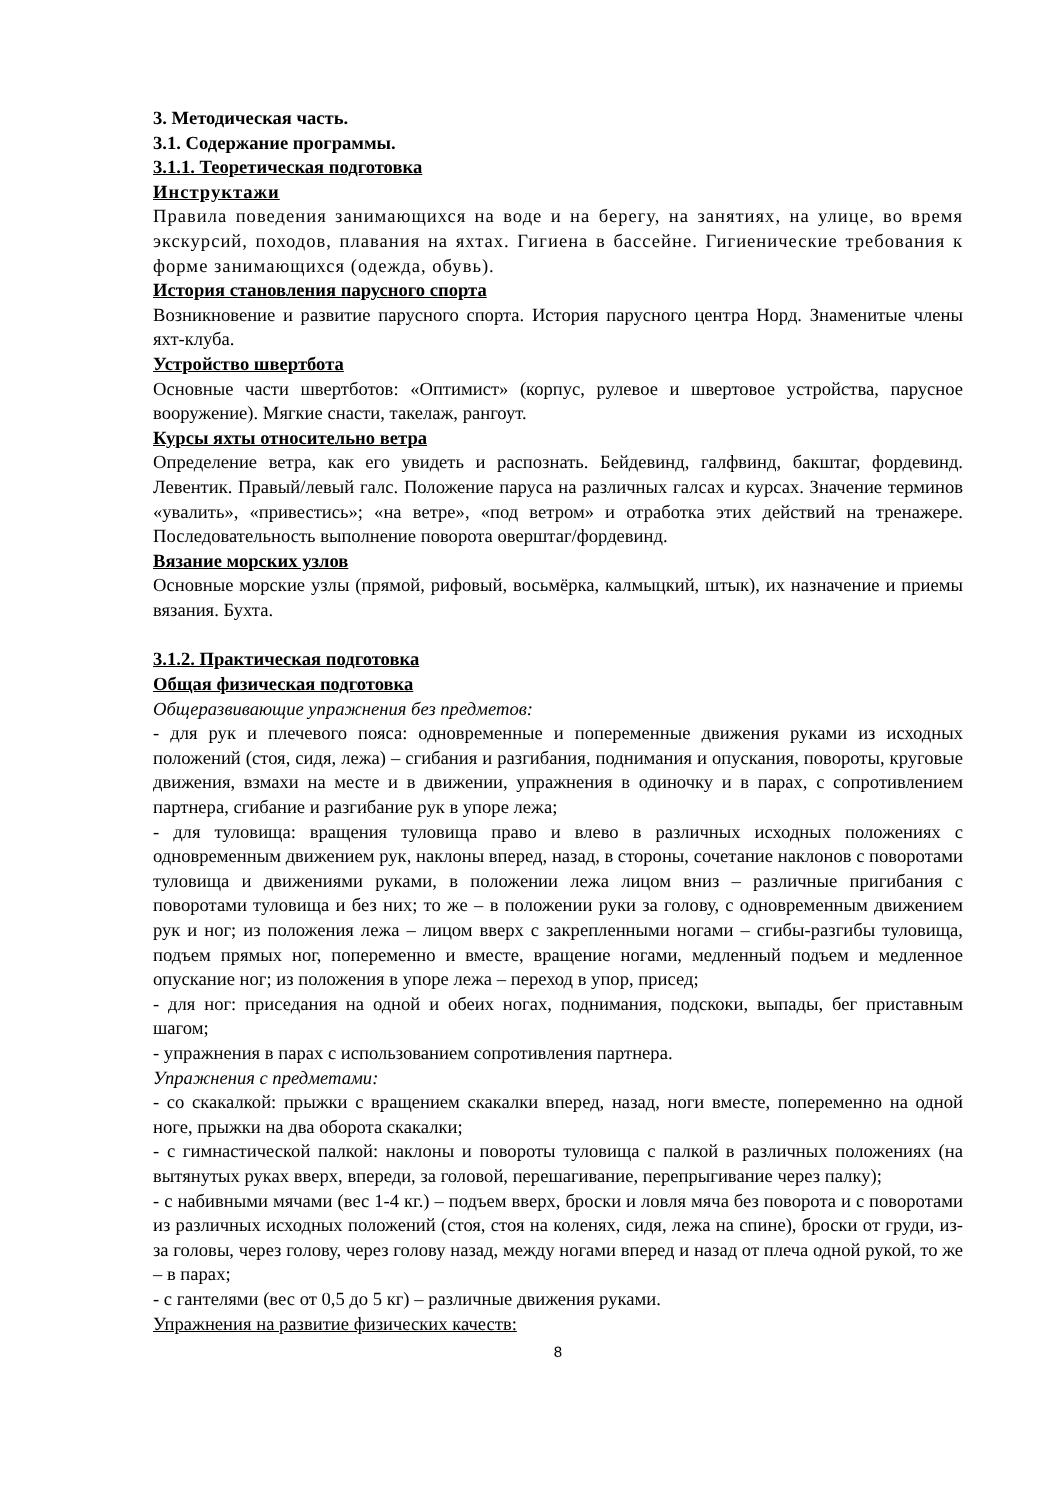3. Методическая часть.
3.1. Содержание программы.
3.1.1. Теоретическая подготовка
Инструктажи
Правила поведения занимающихся на воде и на берегу, на занятиях, на улице, во время экскурсий, походов, плавания на яхтах. Гигиена в бассейне. Гигиенические требования к форме занимающихся (одежда, обувь).
История становления парусного спорта
Возникновение и развитие парусного спорта. История парусного центра Норд. Знаменитые члены яхт-клуба.
Устройство швертбота
Основные части швертботов: «Оптимист» (корпус, рулевое и швертовое устройства, парусное вооружение). Мягкие снасти, такелаж, рангоут.
Курсы яхты относительно ветра
Определение ветра, как его увидеть и распознать. Бейдевинд, галфвинд, бакштаг, фордевинд. Левентик. Правый/левый галс. Положение паруса на различных галсах и курсах. Значение терминов «увалить», «привестись»; «на ветре», «под ветром» и отработка этих действий на тренажере. Последовательность выполнение поворота оверштаг/фордевинд.
Вязание морских узлов
Основные морские узлы (прямой, рифовый, восьмёрка, калмыцкий, штык), их назначение и приемы вязания. Бухта.
3.1.2. Практическая подготовка
Общая физическая подготовка
Общеразвивающие упражнения без предметов:
- для рук и плечевого пояса: одновременные и попеременные движения руками из исходных положений (стоя, сидя, лежа) – сгибания и разгибания, поднимания и опускания, повороты, круговые движения, взмахи на месте и в движении, упражнения в одиночку и в парах, с сопротивлением партнера, сгибание и разгибание рук в упоре лежа;
- для туловища: вращения туловища право и влево в различных исходных положениях с одновременным движением рук, наклоны вперед, назад, в стороны, сочетание наклонов с поворотами туловища и движениями руками, в положении лежа лицом вниз – различные пригибания с поворотами туловища и без них; то же – в положении руки за голову, с одновременным движением рук и ног; из положения лежа – лицом вверх с закрепленными ногами – сгибы-разгибы туловища, подъем прямых ног, попеременно и вместе, вращение ногами, медленный подъем и медленное опускание ног; из положения в упоре лежа – переход в упор, присед;
- для ног: приседания на одной и обеих ногах, поднимания, подскоки, выпады, бег приставным шагом;
- упражнения в парах с использованием сопротивления партнера.
Упражнения с предметами:
- со скакалкой: прыжки с вращением скакалки вперед, назад, ноги вместе, попеременно на одной ноге, прыжки на два оборота скакалки;
- с гимнастической палкой: наклоны и повороты туловища с палкой в различных положениях (на вытянутых руках вверх, впереди, за головой, перешагивание, перепрыгивание через палку);
- с набивными мячами (вес 1-4 кг.) – подъем вверх, броски и ловля мяча без поворота и с поворотами из различных исходных положений (стоя, стоя на коленях, сидя, лежа на спине), броски от груди, из-за головы, через голову, через голову назад, между ногами вперед и назад от плеча одной рукой, то же – в парах;
- с гантелями (вес от 0,5 до 5 кг) – различные движения руками.
Упражнения на развитие физических качеств:
8